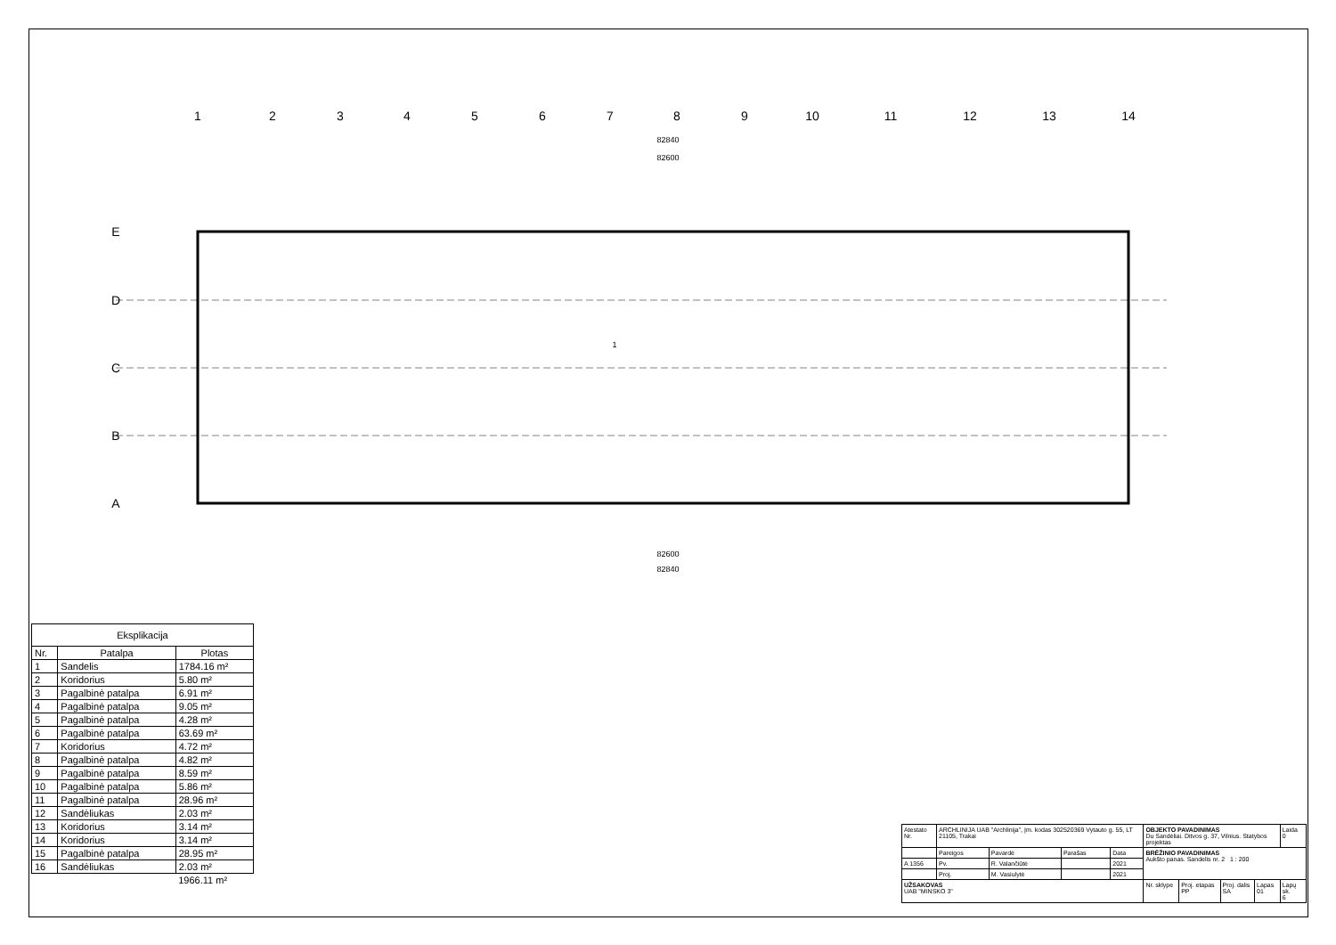1
2
3
4
5
6
7
8
9
10
11
12
13
14
E
D
C
B
A
82840
82600
1
82600
82840
| Eksplikacija | | |
| --- | --- | --- |
| Nr. | Patalpa | Plotas |
| 1 | Sandelis | 1784.16 m² |
| 2 | Koridorius | 5.80 m² |
| 3 | Pagalbinė patalpa | 6.91 m² |
| 4 | Pagalbinė patalpa | 9.05 m² |
| 5 | Pagalbinė patalpa | 4.28 m² |
| 6 | Pagalbinė patalpa | 63.69 m² |
| 7 | Koridorius | 4.72 m² |
| 8 | Pagalbinė patalpa | 4.82 m² |
| 9 | Pagalbinė patalpa | 8.59 m² |
| 10 | Pagalbinė patalpa | 5.86 m² |
| 11 | Pagalbinė patalpa | 28.96 m² |
| 12 | Sandėliukas | 2.03 m² |
| 13 | Koridorius | 3.14 m² |
| 14 | Koridorius | 3.14 m² |
| 15 | Pagalbinė patalpa | 28.95 m² |
| 16 | Sandėliukas | 2.03 m² |
| | | 1966.11 m² |
| Atestato Nr. | ARCHLINIJA UAB "Archlinija", Įm. kodas 302520369 Vytauto g. 55, LT 21105, Trakai | | | | OBJEKTO PAVADINIMAS Du Sandėliai. Ditvos g. 37, Vilnius. Statybos projektas | | | | Laida 0 |
| | Pareigos | Pavardė | Parašas | Data | BRĖŽINIO PAVADINIMAS Aukšto panas. Sandelis nr. 2 1 : 200 | | | | |
| A 1356 | Pv. | R. Valančiūtė | | 2021 | | | | | |
| | Proj. | M. Vasiulytė | | 2021 | | | | | |
| UŽSAKOVAS UAB "MINSKO 3" | | | | | Nr. sklype | Proj. etapas PP | Proj. dalis SA | Lapas 01 | Lapų sk. 6 |